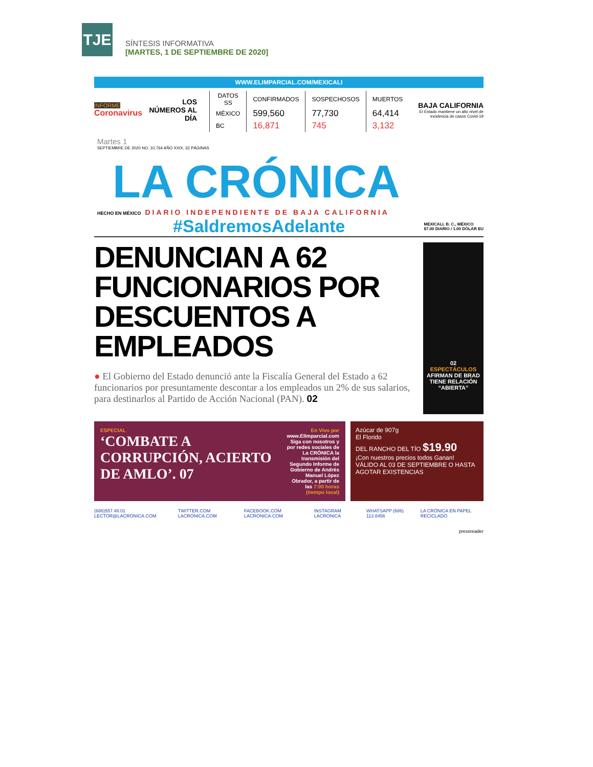TJE
SÍNTESIS INFORMATIVA
[MARTES, 1 DE SEPTIEMBRE DE 2020]
WWW.ELIMPARCIAL.COM/MEXICALI
INFORME
Coronavirus
LOS NÚMEROS AL DÍA
| DATOS SS | CONFIRMADOS | SOSPECHOSOS | MUERTOS |
| --- | --- | --- | --- |
| MÉXICO | 599,560 | 77,730 | 64,414 |
| BC | 16,871 | 745 | 3,132 |
BAJA CALIFORNIA
El Estado mantiene un alto nivel de incidencia de casos Covid-19
Martes 1
SEPTIEMBRE DE 2020 NO. 10,764 AÑO XXIX, 32 PÁGINAS
LA CRÓNICA
HECHO EN MÉXICO DIARIO INDEPENDIENTE DE BAJA CALIFORNIA
#SaldremosAdelante
MEXICALI, B. C., MÉXICO
$7.00 DIARIO / 1.00 DÓLAR EU
DENUNCIAN A 62 FUNCIONARIOS POR DESCUENTOS A EMPLEADOS
● El Gobierno del Estado denunció ante la Fiscalía General del Estado a 62 funcionarios por presuntamente descontar a los empleados un 2% de sus salarios, para destinarlos al Partido de Acción Nacional (PAN). 02
02
ESPECTÁCULOS
AFIRMAN DE BRAD TIENE RELACIÓN “ABIERTA”
ESPECIAL
‘COMBATE A CORRUPCIÓN, ACIERTO DE AMLO’. 07
En Vivo por
www.ElImparcial.com
Siga con nosotros y por redes sociales de La CRÓNICA la transmisión del Segundo Informe de Gobierno de Andrés Manuel López Obrador, a partir de las 7:00 horas (tiempo local)
Azúcar de 907g
El Florido
DEL RANCHO DEL TÍO $19.90
¡Con nuestros precios todos Ganan! VÁLIDO AL 03 DE SEPTIEMBRE O HASTA AGOTAR EXISTENCIAS
(686)557.48.01 LECTOR@LACRONICA.COM TWITTER.COM LACRONICA.COM FACEBOOK.COM LACRONICA.COM INSTAGRAM LACRONICA WHATSAPP (686) 113 8456 LA CRÓNICA EN PAPEL RECICLADO
pressreader